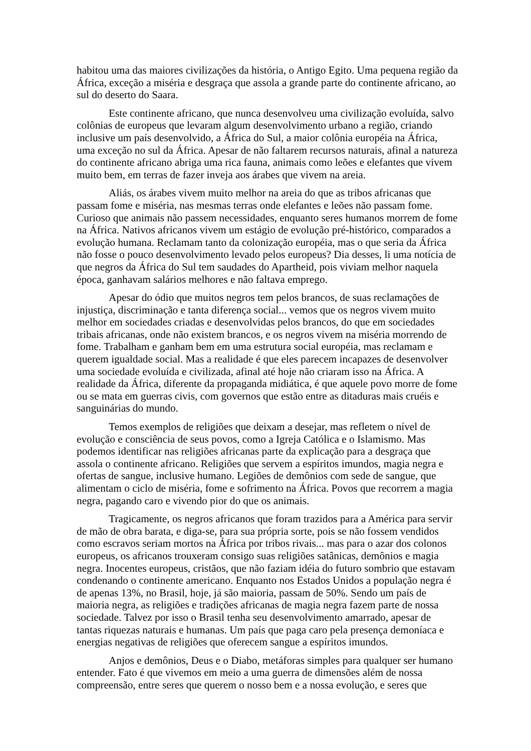habitou uma das maiores civilizações da história, o Antigo Egito. Uma pequena região da África, exceção a miséria e desgraça que assola a grande parte do continente africano, ao sul do deserto do Saara.
Este continente africano, que nunca desenvolveu uma civilização evoluída, salvo colônias de europeus que levaram algum desenvolvimento urbano a região, criando inclusive um país desenvolvido, a África do Sul, a maior colônia européia na África, uma exceção no sul da África. Apesar de não faltarem recursos naturais, afinal a natureza do continente africano abriga uma rica fauna, animais como leões e elefantes que vivem muito bem, em terras de fazer inveja aos árabes que vivem na areia.
Aliás, os árabes vivem muito melhor na areia do que as tribos africanas que passam fome e miséria, nas mesmas terras onde elefantes e leões não passam fome. Curioso que animais não passem necessidades, enquanto seres humanos morrem de fome na África. Nativos africanos vivem um estágio de evolução pré-histórico, comparados a evolução humana. Reclamam tanto da colonização européia, mas o que seria da África não fosse o pouco desenvolvimento levado pelos europeus? Dia desses, li uma notícia de que negros da África do Sul tem saudades do Apartheid, pois viviam melhor naquela época, ganhavam salários melhores e não faltava emprego.
Apesar do ódio que muitos negros tem pelos brancos, de suas reclamações de injustiça, discriminação e tanta diferença social... vemos que os negros vivem muito melhor em sociedades criadas e desenvolvidas pelos brancos, do que em sociedades tribais africanas, onde não existem brancos, e os negros vivem na miséria morrendo de fome. Trabalham e ganham bem em uma estrutura social européia, mas reclamam e querem igualdade social. Mas a realidade é que eles parecem incapazes de desenvolver uma sociedade evoluída e civilizada, afinal até hoje não criaram isso na África. A realidade da África, diferente da propaganda midiática, é que aquele povo morre de fome ou se mata em guerras civis, com governos que estão entre as ditaduras mais cruéis e sanguinárias do mundo.
Temos exemplos de religiões que deixam a desejar, mas refletem o nível de evolução e consciência de seus povos, como a Igreja Católica e o Islamismo. Mas podemos identificar nas religiões africanas parte da explicação para a desgraça que assola o continente africano. Religiões que servem a espíritos imundos, magia negra e ofertas de sangue, inclusive humano. Legiões de demônios com sede de sangue, que alimentam o ciclo de miséria, fome e sofrimento na África. Povos que recorrem a magia negra, pagando caro e vivendo pior do que os animais.
Tragicamente, os negros africanos que foram trazidos para a América para servir de mão de obra barata, e diga-se, para sua própria sorte, pois se não fossem vendidos como escravos seriam mortos na África por tribos rivais... mas para o azar dos colonos europeus, os africanos trouxeram consigo suas religiões satânicas, demônios e magia negra. Inocentes europeus, cristãos, que não faziam idéia do futuro sombrio que estavam condenando o continente americano. Enquanto nos Estados Unidos a população negra é de apenas 13%, no Brasil, hoje, já são maioria, passam de 50%. Sendo um país de maioria negra, as religiões e tradições africanas de magia negra fazem parte de nossa sociedade. Talvez por isso o Brasil tenha seu desenvolvimento amarrado, apesar de tantas riquezas naturais e humanas. Um país que paga caro pela presença demoníaca e energias negativas de religiões que oferecem sangue a espíritos imundos.
Anjos e demônios, Deus e o Diabo, metáforas simples para qualquer ser humano entender. Fato é que vivemos em meio a uma guerra de dimensões além de nossa compreensão, entre seres que querem o nosso bem e a nossa evolução, e seres que